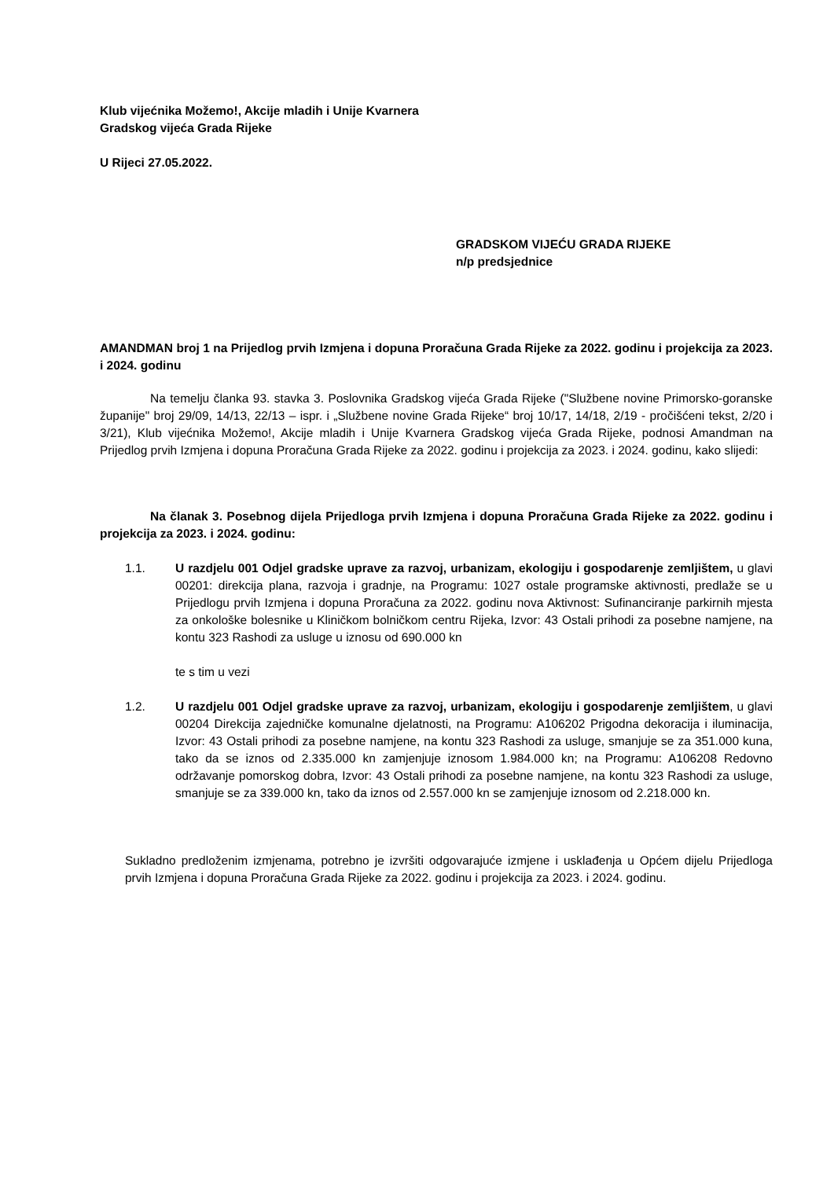Klub vijećnika Možemo!, Akcije mladih i Unije Kvarnera
Gradskog vijeća Grada Rijeke
U Rijeci 27.05.2022.
GRADSKOM VIJEĆU GRADA RIJEKE
n/p predsjednice
AMANDMAN broj 1 na Prijedlog prvih Izmjena i dopuna Proračuna Grada Rijeke za 2022. godinu i projekcija za 2023. i 2024. godinu
Na temelju članka 93. stavka 3. Poslovnika Gradskog vijeća Grada Rijeke ("Službene novine Primorsko-goranske županije" broj 29/09, 14/13, 22/13 – ispr. i „Službene novine Grada Rijeke“ broj 10/17, 14/18, 2/19 - pročišćeni tekst, 2/20 i 3/21), Klub vijećnika Možemo!, Akcije mladih i Unije Kvarnera Gradskog vijeća Grada Rijeke, podnosi Amandman na Prijedlog prvih Izmjena i dopuna Proračuna Grada Rijeke za 2022. godinu i projekcija za 2023. i 2024. godinu, kako slijedi:
Na članak 3. Posebnog dijela Prijedloga prvih Izmjena i dopuna Proračuna Grada Rijeke za 2022. godinu i projekcija za 2023. i 2024. godinu:
1.1. U razdjelu 001 Odjel gradske uprave za razvoj, urbanizam, ekologiju i gospodarenje zemljištem, u glavi 00201: direkcija plana, razvoja i gradnje, na Programu: 1027 ostale programske aktivnosti, predlaže se u Prijedlogu prvih Izmjena i dopuna Proračuna za 2022. godinu nova Aktivnost: Sufinanciranje parkirnih mjesta za onkološke bolesnike u Kliničkom bolničkom centru Rijeka, Izvor: 43 Ostali prihodi za posebne namjene, na kontu 323 Rashodi za usluge u iznosu od 690.000 kn
te s tim u vezi
1.2. U razdjelu 001 Odjel gradske uprave za razvoj, urbanizam, ekologiju i gospodarenje zemljištem, u glavi 00204 Direkcija zajedničke komunalne djelatnosti, na Programu: A106202 Prigodna dekoracija i iluminacija, Izvor: 43 Ostali prihodi za posebne namjene, na kontu 323 Rashodi za usluge, smanjuje se za 351.000 kuna, tako da se iznos od 2.335.000 kn zamjenjuje iznosom 1.984.000 kn; na Programu: A106208 Redovno održavanje pomorskog dobra, Izvor: 43 Ostali prihodi za posebne namjene, na kontu 323 Rashodi za usluge, smanjuje se za 339.000 kn, tako da iznos od 2.557.000 kn se zamjenjuje iznosom od 2.218.000 kn.
Sukladno predloženim izmjenama, potrebno je izvršiti odgovarajuće izmjene i usklađenja u Općem dijelu Prijedloga prvih Izmjena i dopuna Proračuna Grada Rijeke za 2022. godinu i projekcija za 2023. i 2024. godinu.